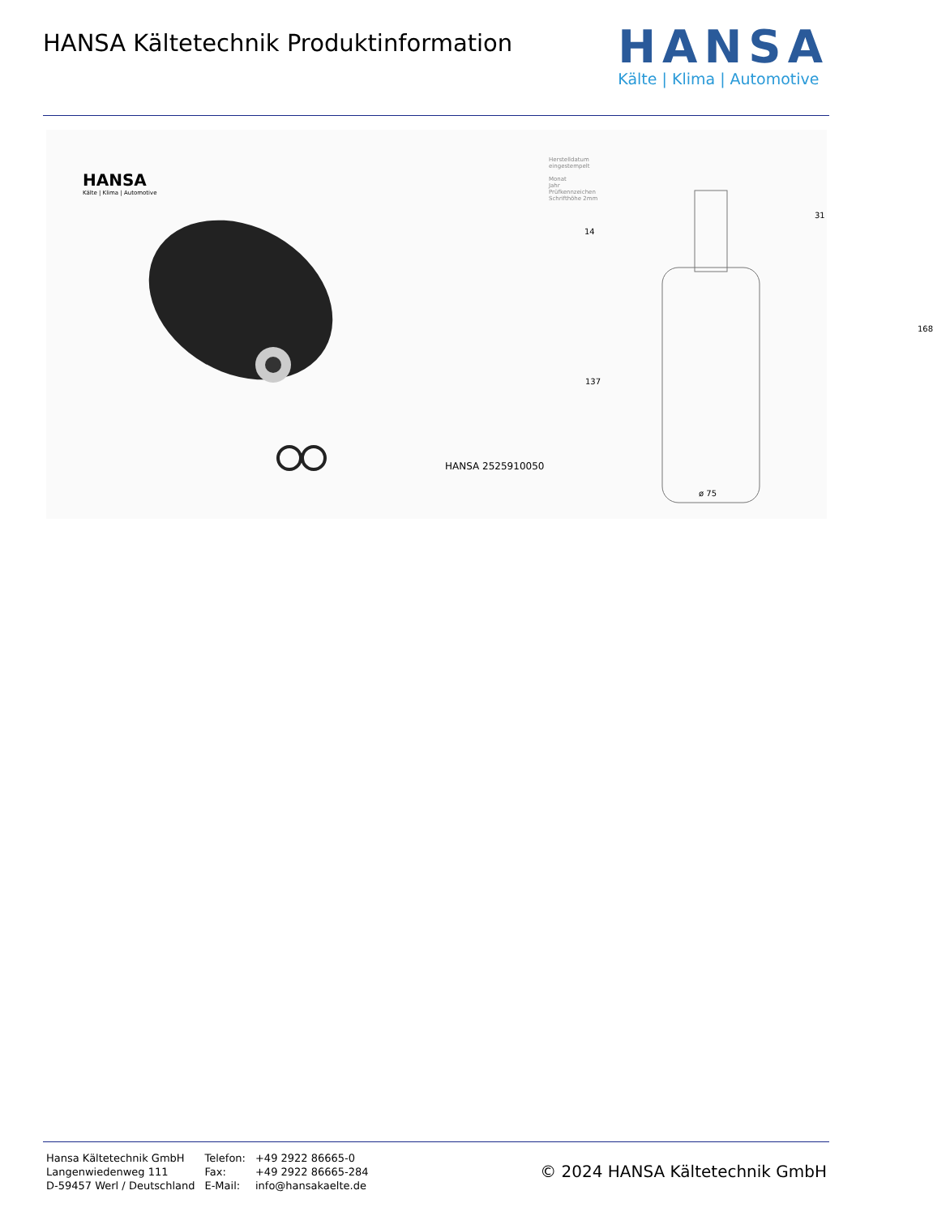HANSA Kältetechnik Produktinformation
HANSA
Kälte | Klima | Automotive
HANSA
Kälte | Klima | Automotive
Herstelldatum
eingestempelt
Monat
Jahr
Prüfkennzeichen
Schrifthöhe 2mm
31
14
168
137
HANSA 2525910050
ø 75
| Hansa Kältetechnik GmbH | Telefon: | +49 2922 86665-0 |
| Langenwiedenweg 111 | Fax: | +49 2922 86665-284 |
| D-59457 Werl / Deutschland | E-Mail: | info@hansakaelte.de |
© 2024 HANSA Kältetechnik GmbH